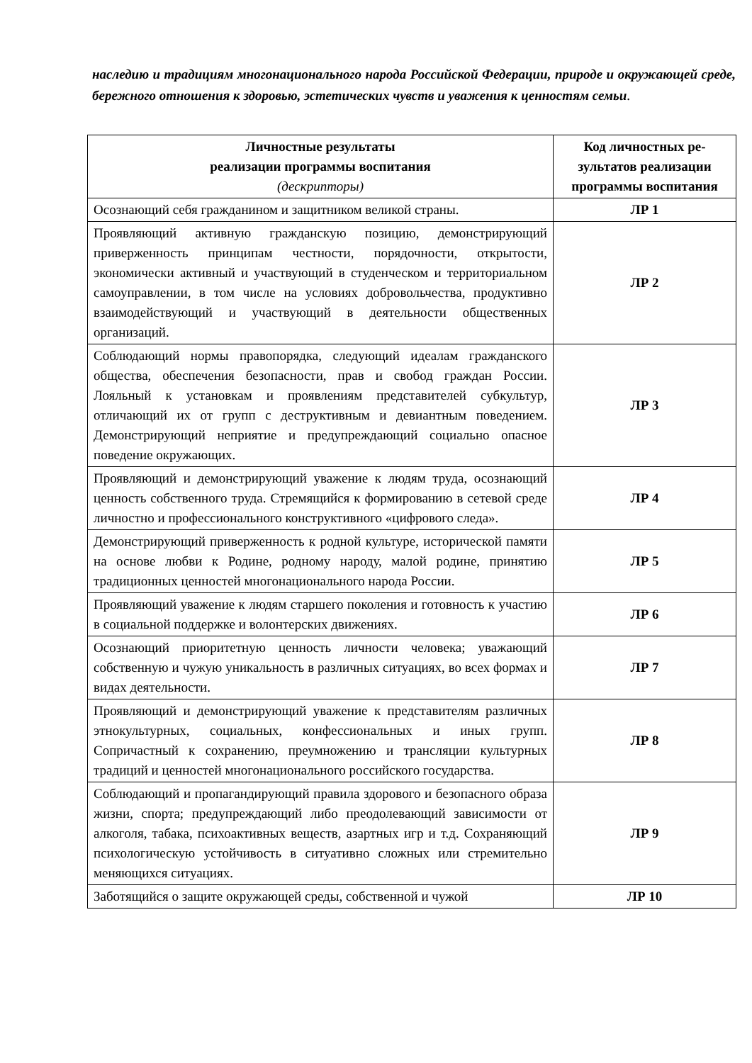наследию и традициям многонационального народа Российской Федерации, природе и окружающей среде, бережного отношения к здоровью, эстетических чувств и уважения к ценностям семьи.
| Личностные результаты реализации программы воспитания (дескрипторы) | Код личностных ре- зультатов реализации программы воспитания |
| --- | --- |
| Осознающий себя гражданином и защитником великой страны. | ЛР 1 |
| Проявляющий активную гражданскую позицию, демонстрирующий приверженность принципам честности, порядочности, открытости, экономически активный и участвующий в студенческом и территориальном самоуправлении, в том числе на условиях добровольчества, продуктивно взаимодействующий и участвующий в деятельности общественных организаций. | ЛР 2 |
| Соблюдающий нормы правопорядка, следующий идеалам гражданского общества, обеспечения безопасности, прав и свобод граждан России. Лояльный к установкам и проявлениям представителей субкультур, отличающий их от групп с деструктивным и девиантным поведением. Демонстрирующий неприятие и предупреждающий социально опасное поведение окружающих. | ЛР 3 |
| Проявляющий и демонстрирующий уважение к людям труда, осознающий ценность собственного труда. Стремящийся к формированию в сетевой среде личностно и профессионального конструктивного «цифрового следа». | ЛР 4 |
| Демонстрирующий приверженность к родной культуре, исторической памяти на основе любви к Родине, родному народу, малой родине, принятию традиционных ценностей многонационального народа России. | ЛР 5 |
| Проявляющий уважение к людям старшего поколения и готовность к участию в социальной поддержке и волонтерских движениях. | ЛР 6 |
| Осознающий приоритетную ценность личности человека; уважающий собственную и чужую уникальность в различных ситуациях, во всех формах и видах деятельности. | ЛР 7 |
| Проявляющий и демонстрирующий уважение к представителям различных этнокультурных, социальных, конфессиональных и иных групп. Сопричастный к сохранению, преумножению и трансляции культурных традиций и ценностей многонационального российского государства. | ЛР 8 |
| Соблюдающий и пропагандирующий правила здорового и безопасного образа жизни, спорта; предупреждающий либо преодолевающий зависимости от алкоголя, табака, психоактивных веществ, азартных игр и т.д. Сохраняющий психологическую устойчивость в ситуативно сложных или стремительно меняющихся ситуациях. | ЛР 9 |
| Заботящийся о защите окружающей среды, собственной и чужой | ЛР 10 |